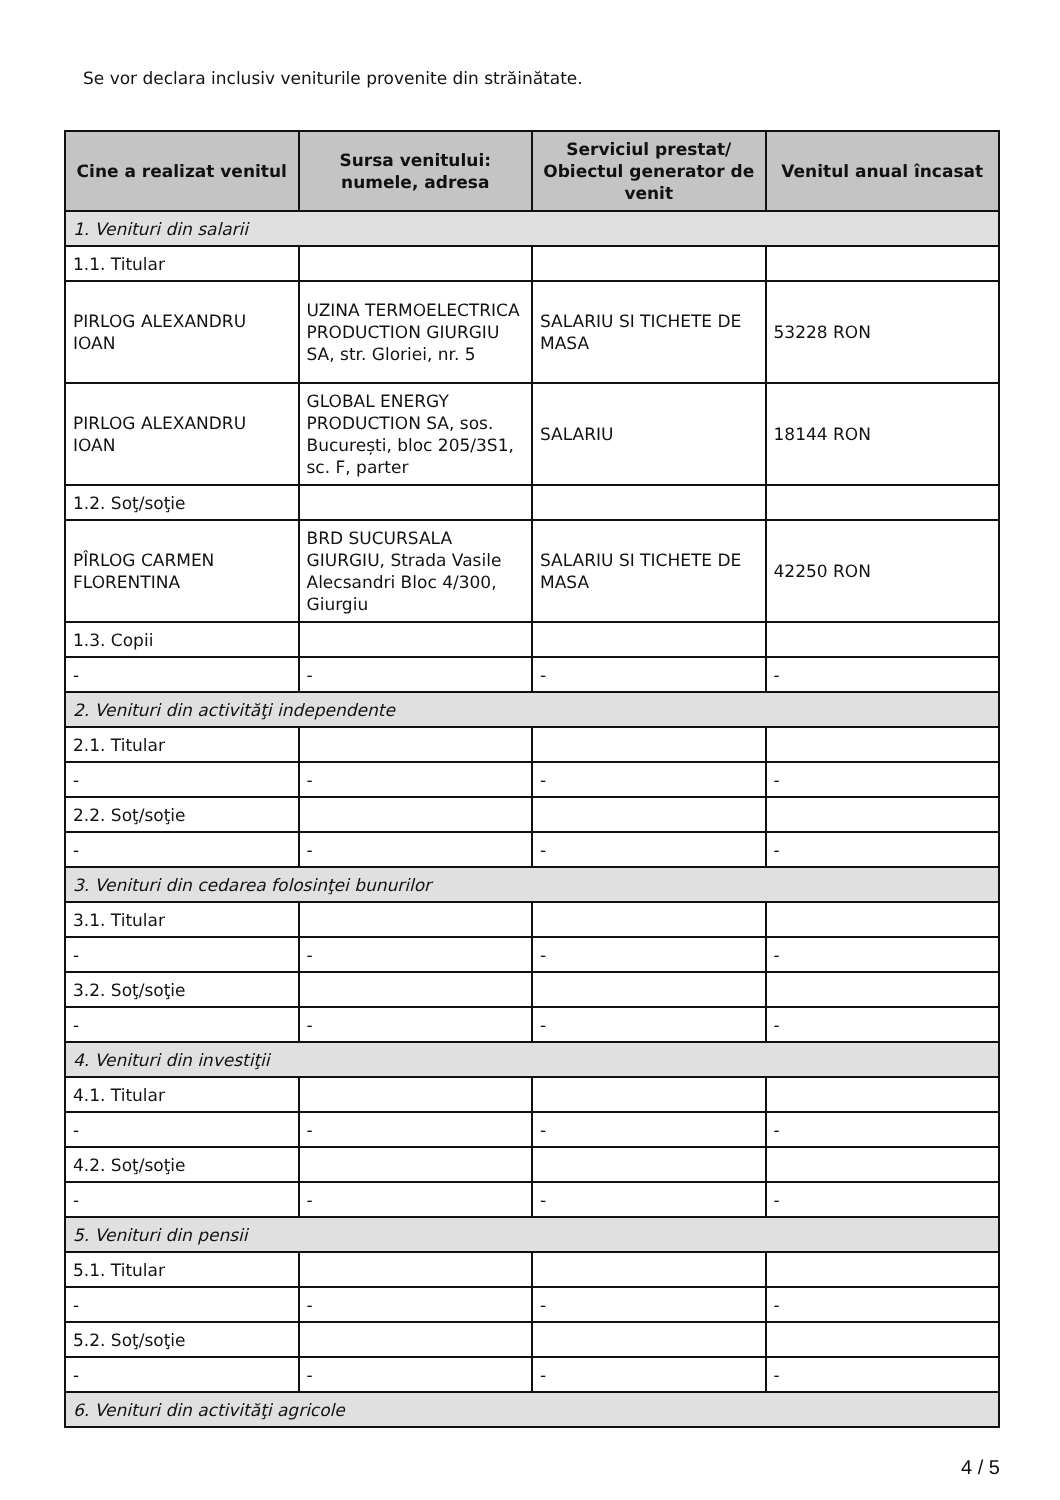Se vor declara inclusiv veniturile provenite din străinătate.
| Cine a realizat venitul | Sursa venitului: numele, adresa | Serviciul prestat/ Obiectul generator de venit | Venitul anual încasat |
| --- | --- | --- | --- |
| 1. Venituri din salarii | | | |
| 1.1. Titular | | | |
| PIRLOG ALEXANDRU IOAN | UZINA TERMOELECTRICA PRODUCTION GIURGIU SA, str. Gloriei, nr. 5 | SALARIU SI TICHETE DE MASA | 53228 RON |
| PIRLOG ALEXANDRU IOAN | GLOBAL ENERGY PRODUCTION SA, sos. București, bloc 205/3S1, sc. F, parter | SALARIU | 18144 RON |
| 1.2. Soţ/soţie | | | |
| PÎRLOG CARMEN FLORENTINA | BRD SUCURSALA GIURGIU, Strada Vasile Alecsandri Bloc 4/300, Giurgiu | SALARIU SI TICHETE DE MASA | 42250 RON |
| 1.3. Copii | | | |
| - | - | - | - |
| 2. Venituri din activităţi independente | | | |
| 2.1. Titular | | | |
| - | - | - | - |
| 2.2. Soţ/soţie | | | |
| - | - | - | - |
| 3. Venituri din cedarea folosinţei bunurilor | | | |
| 3.1. Titular | | | |
| - | - | - | - |
| 3.2. Soţ/soţie | | | |
| - | - | - | - |
| 4. Venituri din investiţii | | | |
| 4.1. Titular | | | |
| - | - | - | - |
| 4.2. Soţ/soţie | | | |
| - | - | - | - |
| 5. Venituri din pensii | | | |
| 5.1. Titular | | | |
| - | - | - | - |
| 5.2. Soţ/soţie | | | |
| - | - | - | - |
| 6. Venituri din activităţi agricole | | | |
4 / 5